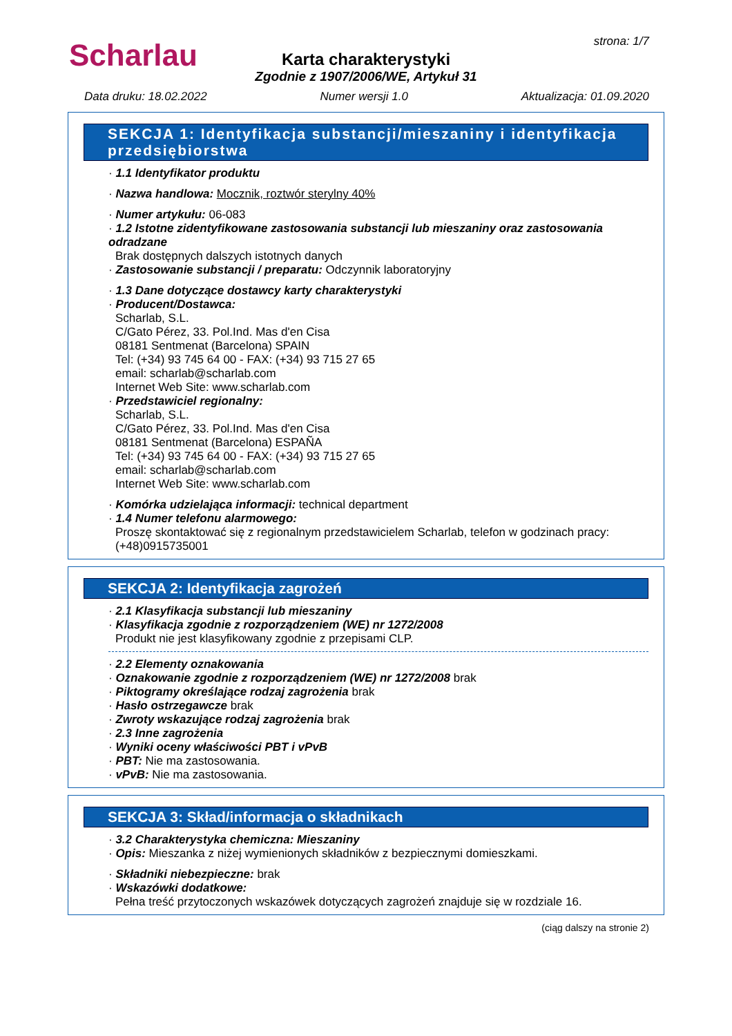Scharlau strona: 1/7
Karta charakterystyki
Zgodnie z 1907/2006/WE, Artykuł 31
Data druku: 18.02.2022 Numer wersji 1.0 Aktualizacja: 01.09.2020
SEKCJA 1: Identyfikacja substancji/mieszaniny i identyfikacja przedsiębiorstwa
· 1.1 Identyfikator produktu
· Nazwa handlowa: Mocznik, roztwór sterylny 40%
· Numer artykułu: 06-083
· 1.2 Istotne zidentyfikowane zastosowania substancji lub mieszaniny oraz zastosowania odradzane
Brak dostępnych dalszych istotnych danych
· Zastosowanie substancji / preparatu: Odczynnik laboratoryjny
· 1.3 Dane dotyczące dostawcy karty charakterystyki
· Producent/Dostawca:
Scharlab, S.L.
C/Gato Pérez, 33. Pol.Ind. Mas d'en Cisa
08181 Sentmenat (Barcelona) SPAIN
Tel: (+34) 93 745 64 00 - FAX: (+34) 93 715 27 65
email: scharlab@scharlab.com
Internet Web Site: www.scharlab.com
· Przedstawiciel regionalny:
Scharlab, S.L.
C/Gato Pérez, 33. Pol.Ind. Mas d'en Cisa
08181 Sentmenat (Barcelona) ESPAÑA
Tel: (+34) 93 745 64 00 - FAX: (+34) 93 715 27 65
email: scharlab@scharlab.com
Internet Web Site: www.scharlab.com
· Komórka udzielająca informacji: technical department
· 1.4 Numer telefonu alarmowego:
Proszę skontaktować się z regionalnym przedstawicielem Scharlab, telefon w godzinach pracy: (+48)0915735001
SEKCJA 2: Identyfikacja zagrożeń
· 2.1 Klasyfikacja substancji lub mieszaniny
· Klasyfikacja zgodnie z rozporządzeniem (WE) nr 1272/2008
Produkt nie jest klasyfikowany zgodnie z przepisami CLP.
· 2.2 Elementy oznakowania
· Oznakowanie zgodnie z rozporządzeniem (WE) nr 1272/2008 brak
· Piktogramy określające rodzaj zagrożenia brak
· Hasło ostrzegawcze brak
· Zwroty wskazujące rodzaj zagrożenia brak
· 2.3 Inne zagrożenia
· Wyniki oceny właściwości PBT i vPvB
· PBT: Nie ma zastosowania.
· vPvB: Nie ma zastosowania.
SEKCJA 3: Skład/informacja o składnikach
· 3.2 Charakterystyka chemiczna: Mieszaniny
· Opis: Mieszanka z niżej wymienionych składników z bezpiecznymi domieszkami.
· Składniki niebezpieczne: brak
· Wskazówki dodatkowe:
Pełna treść przytoczonych wskazówek dotyczących zagrożeń znajduje się w rozdziale 16.
(ciąg dalszy na stronie 2)